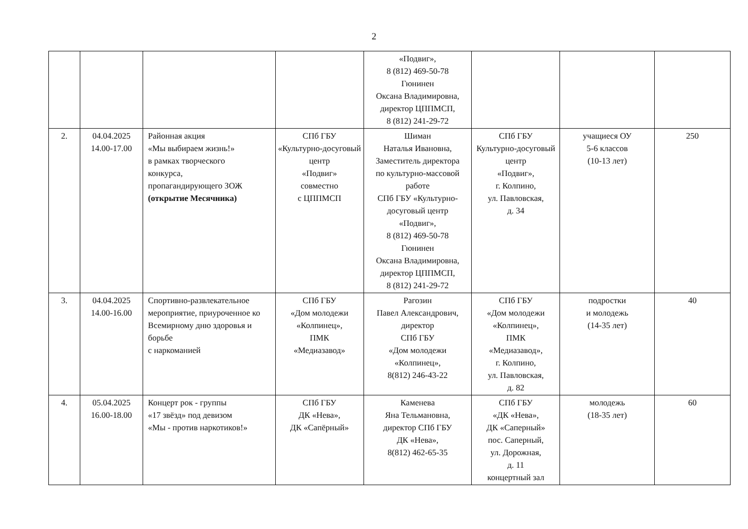2
| | | | | «Подвиг», 8 (812) 469-50-78 Гюнинен Оксана Владимировна, директор ЦППМСП, 8 (812) 241-29-72 | | | |
| 2. | 04.04.2025 14.00-17.00 | Районная акция «Мы выбираем жизнь!» в рамках творческого конкурса, пропагандирующего ЗОЖ (открытие Месячника) | СПб ГБУ «Культурно-досуговый центр «Подвиг» совместно с ЦППМСП | Шиман Наталья Ивановна, Заместитель директора по культурно-массовой работе СПб ГБУ «Культурно-досуговый центр «Подвиг», 8 (812) 469-50-78 Гюнинен Оксана Владимировна, директор ЦППМСП, 8 (812) 241-29-72 | СПб ГБУ Культурно-досуговый центр «Подвиг», г. Колпино, ул. Павловская, д. 34 | учащиеся ОУ 5-6 классов (10-13 лет) | 250 |
| 3. | 04.04.2025 14.00-16.00 | Спортивно-развлекательное мероприятие, приуроченное ко Всемирному дню здоровья и борьбе с наркоманией | СПб ГБУ «Дом молодежи «Колпинец», ПМК «Медиазавод» | Рагозин Павел Александрович, директор СПб ГБУ «Дом молодежи «Колпинец», 8(812) 246-43-22 | СПб ГБУ «Дом молодежи «Колпинец», ПМК «Медиазавод», г. Колпино, ул. Павловская, д. 82 | подростки и молодежь (14-35 лет) | 40 |
| 4. | 05.04.2025 16.00-18.00 | Концерт рок - группы «17 звёзд» под девизом «Мы - против наркотиков!» | СПб ГБУ ДК «Нева», ДК «Сапёрный» | Каменева Яна Тельмановна, директор СПб ГБУ ДК «Нева», 8(812) 462-65-35 | СПб ГБУ «ДК «Нева», ДК «Саперный» пос. Саперный, ул. Дорожная, д. 11 концертный зал | молодежь (18-35 лет) | 60 |